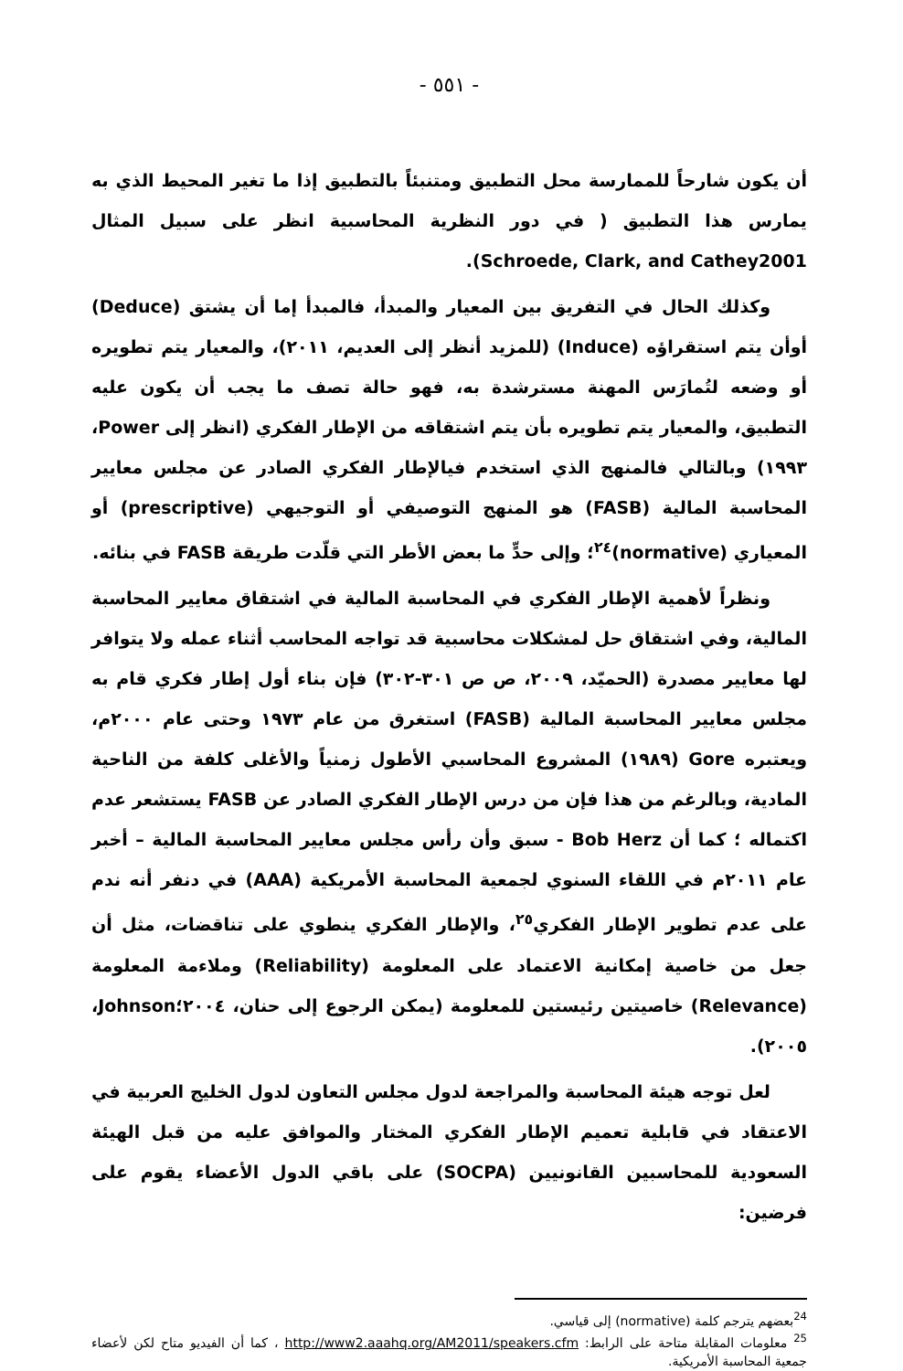- ٥٥١ -
أن يكون شارحاً للممارسة محل التطبيق ومتنبئاً بالتطبيق إذا ما تغير المحيط الذي به يمارس هذا التطبيق ( في دور النظرية المحاسبية انظر على سبيل المثال Schroede, Clark, and Cathey2001).
وكذلك الحال في التفريق بين المعيار والمبدأ، فالمبدأ إما أن يشتق (Deduce) أوأن يتم استقراؤه (Induce) (للمزيد أنظر إلى العديم، ٢٠١١)، والمعيار يتم تطويره أو وضعه لتُمارَس المهنة مسترشدة به، فهو حالة تصف ما يجب أن يكون عليه التطبيق، والمعيار يتم تطويره بأن يتم اشتقاقه من الإطار الفكري (انظر إلى Power، ١٩٩٣) وبالتالي فالمنهج الذي استخدم فيالإطار الفكري الصادر عن مجلس معايير المحاسبة المالية (FASB) هو المنهج التوصيفي أو التوجيهي (prescriptive) أو المعياري (normative)<sup>٢٤</sup>؛ وإلى حدٍّ ما بعض الأطر التي قلّدت طريقة FASB في بنائه.
ونظراً لأهمية الإطار الفكري في المحاسبة المالية في اشتقاق معايير المحاسبة المالية، وفي اشتقاق حل لمشكلات محاسبية قد تواجه المحاسب أثناء عمله ولا يتوافر لها معايير مصدرة (الحميّد، ٢٠٠٩، ص ص ٣٠١-٣٠٢) فإن بناء أول إطار فكري قام به مجلس معايير المحاسبة المالية (FASB) استغرق من عام ١٩٧٣ وحتى عام ٢٠٠٠م، ويعتبره Gore (١٩٨٩) المشروع المحاسبي الأطول زمنياً والأغلى كلفة من الناحية المادية، وبالرغم من هذا فإن من درس الإطار الفكري الصادر عن FASB يستشعر عدم اكتماله ؛ كما أن Bob Herz - سبق وأن رأس مجلس معايير المحاسبة المالية – أخبر عام ٢٠١١م في اللقاء السنوي لجمعية المحاسبة الأمريكية (AAA) في دنفر أنه ندم على عدم تطوير الإطار الفكري<sup>٢٥</sup>، والإطار الفكري ينطوي على تناقضات، مثل أن جعل من خاصية إمكانية الاعتماد على المعلومة (Reliability) وملاءمة المعلومة (Relevance) خاصيتين رئيستين للمعلومة (يمكن الرجوع إلى حنان، ٢٠٠٤؛Johnson، ٢٠٠٥).
لعل توجه هيئة المحاسبة والمراجعة لدول مجلس التعاون لدول الخليج العربية في الاعتقاد في قابلية تعميم الإطار الفكري المختار والموافق عليه من قبل الهيئة السعودية للمحاسبين القانونيين (SOCPA) على باقي الدول الأعضاء يقوم على فرضين:
<sup>24</sup> بعضهم يترجم كلمة (normative) إلى قياسي.
<sup>25</sup> معلومات المقابلة متاحة على الرابط: http://www2.aaahq.org/AM2011/speakers.cfm ، كما أن الفيديو متاح لكن لأعضاء جمعية المحاسبة الأمريكية.